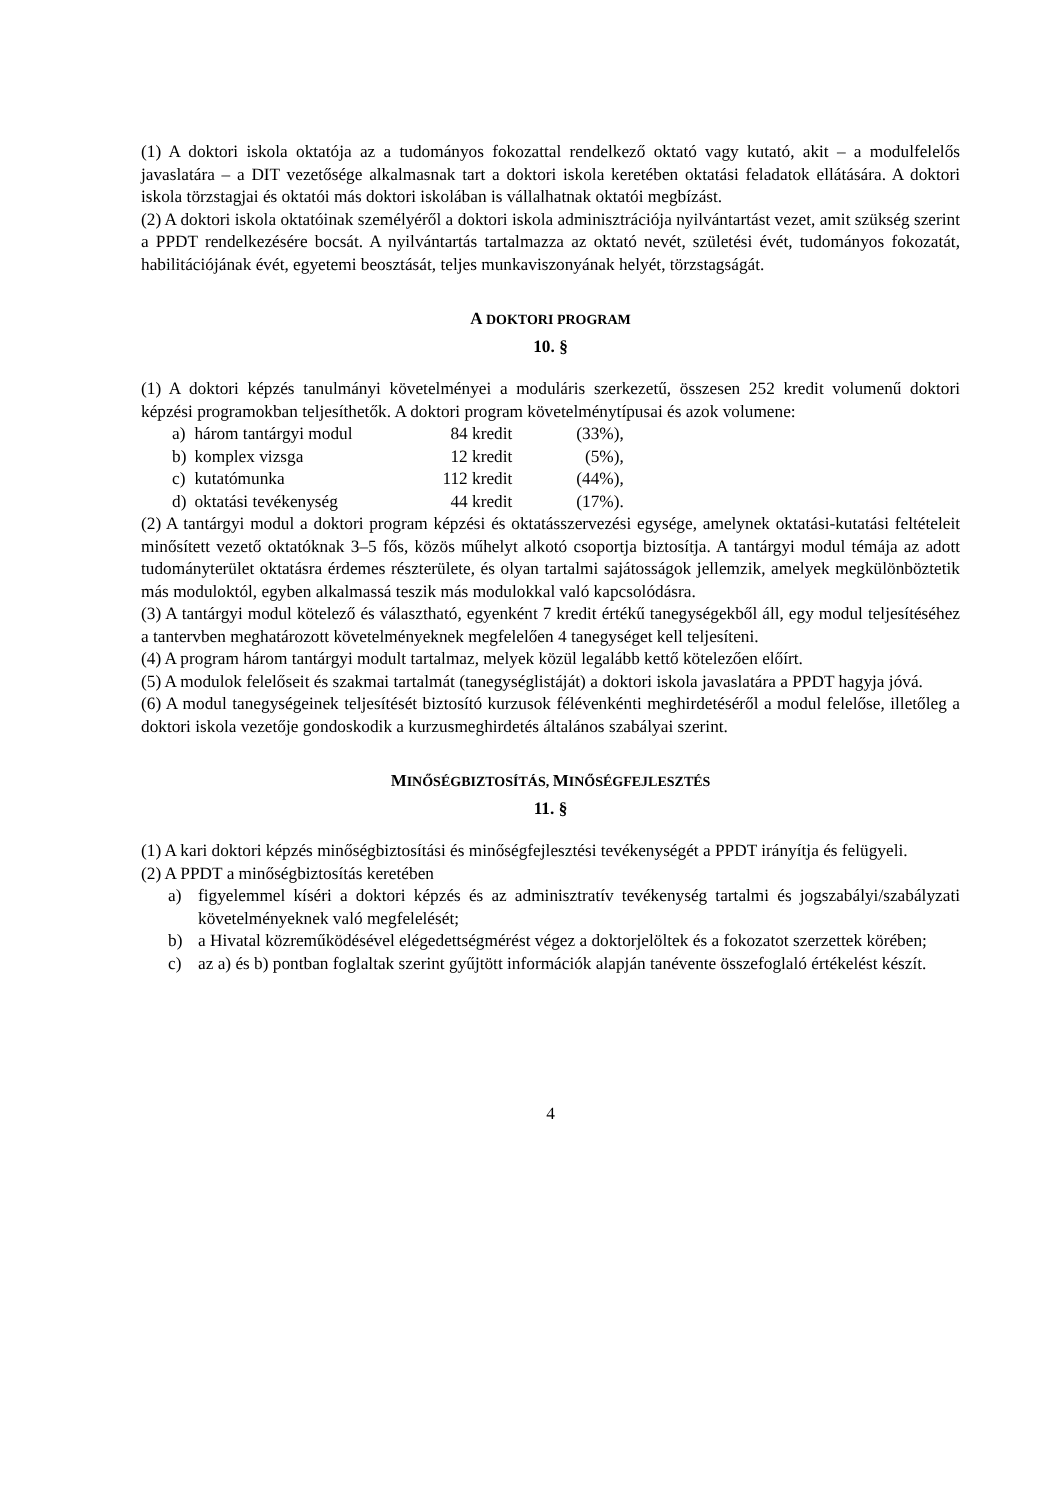(1) A doktori iskola oktatója az a tudományos fokozattal rendelkező oktató vagy kutató, akit – a modulfelelős javaslatára – a DIT vezetősége alkalmasnak tart a doktori iskola keretében oktatási feladatok ellátására. A doktori iskola törzstagjai és oktatói más doktori iskolában is vállalhatnak oktatói megbízást.
(2) A doktori iskola oktatóinak személyéről a doktori iskola adminisztrációja nyilvántartást vezet, amit szükség szerint a PPDT rendelkezésére bocsát. A nyilvántartás tartalmazza az oktató nevét, születési évét, tudományos fokozatát, habilitációjának évét, egyetemi beosztását, teljes munkaviszonyának helyét, törzstagságát.
A DOKTORI PROGRAM
10. §
(1) A doktori képzés tanulmányi követelményei a moduláris szerkezetű, összesen 252 kredit volumenű doktori képzési programokban teljesíthetők. A doktori program követelménytípusai és azok volumene:
| a) | három tantárgyi modul | 84 kredit | (33%), |
| b) | komplex vizsga | 12 kredit | (5%), |
| c) | kutatómunka | 112 kredit | (44%), |
| d) | oktatási tevékenység | 44 kredit | (17%). |
(2) A tantárgyi modul a doktori program képzési és oktatásszervezési egysége, amelynek oktatási-kutatási feltételeit minősített vezető oktatóknak 3–5 fős, közös műhelyt alkotó csoportja biztosítja. A tantárgyi modul témája az adott tudományterület oktatásra érdemes részterülete, és olyan tartalmi sajátosságok jellemzik, amelyek megkülönböztetik más moduloktól, egyben alkalmassá teszik más modulokkal való kapcsolódásra.
(3) A tantárgyi modul kötelező és választható, egyenként 7 kredit értékű tanegységekből áll, egy modul teljesítéséhez a tantervben meghatározott követelményeknek megfelelően 4 tanegységet kell teljesíteni.
(4) A program három tantárgyi modult tartalmaz, melyek közül legalább kettő kötelezően előírt.
(5) A modulok felelőseit és szakmai tartalmát (tanegységlistáját) a doktori iskola javaslatára a PPDT hagyja jóvá.
(6) A modul tanegységeinek teljesítését biztosító kurzusok félévenkénti meghirdetéséről a modul felelőse, illetőleg a doktori iskola vezetője gondoskodik a kurzusmeghirdetés általános szabályai szerint.
MINŐSÉGBIZTOSÍTÁS, MINŐSÉGFEJLESZTÉS
11. §
(1) A kari doktori képzés minőségbiztosítási és minőségfejlesztési tevékenységét a PPDT irányítja és felügyeli.
(2) A PPDT a minőségbiztosítás keretében
a) figyelemmel kíséri a doktori képzés és az adminisztratív tevékenység tartalmi és jogszabályi/szabályzati követelményeknek való megfelelését;
b) a Hivatal közreműködésével elégedettségmérést végez a doktorjelöltek és a fokozatot szerzettek körében;
c) az a) és b) pontban foglaltak szerint gyűjtött információk alapján tanévente összefoglaló értékelést készít.
4